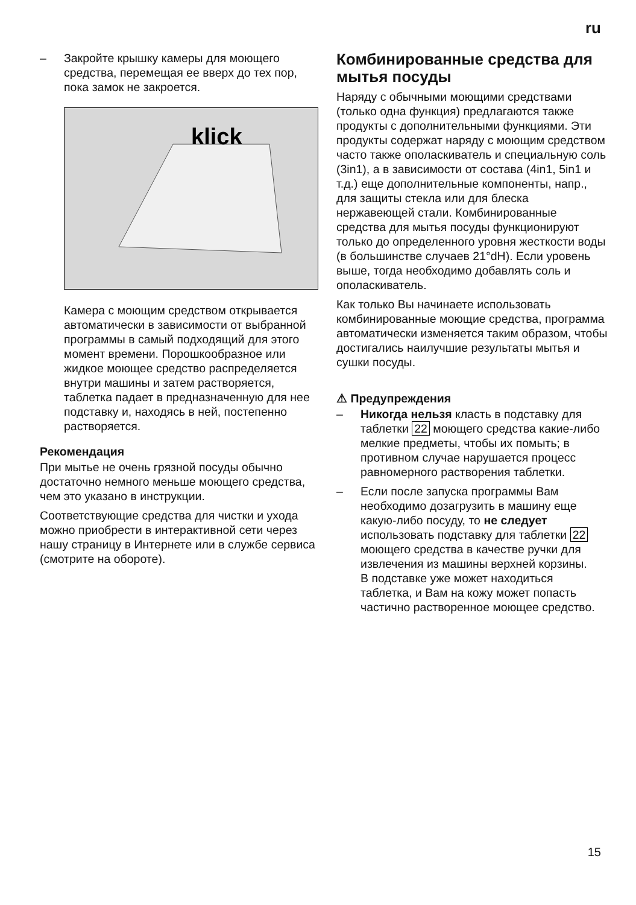ru
– Закройте крышку камеры для моющего средства, перемещая ее вверх до тех пор, пока замок не закроется.
klick
Камера с моющим средством открывается автоматически в зависимости от выбранной программы в самый подходящий для этого момент времени. Порошкообразное или жидкое моющее средство распределяется внутри машины и затем растворяется, таблетка падает в предназначенную для нее подставку и, находясь в ней, постепенно растворяется.
Рекомендация
При мытье не очень грязной посуды обычно достаточно немного меньше моющего средства, чем это указано в инструкции.
Соответствующие средства для чистки и ухода можно приобрести в интерактивной сети через нашу страницу в Интернете или в службе сервиса (смотрите на обороте).
Комбинированные средства для мытья посуды
Наряду с обычными моющими средствами (только одна функция) предлагаются также продукты с дополнительными функциями. Эти продукты содержат наряду с моющим средством часто также ополаскиватель и специальную соль (3in1), а в зависимости от состава (4in1, 5in1 и т.д.) еще дополнительные компоненты, напр., для защиты стекла или для блеска нержавеющей стали. Комбинированные средства для мытья посуды функционируют только до определенного уровня жесткости воды (в большинстве случаев 21°dH). Если уровень выше, тогда необходимо добавлять соль и ополаскиватель.
Как только Вы начинаете использовать комбинированные моющие средства, программа автоматически изменяется таким образом, чтобы достигались наилучшие результаты мытья и сушки посуды.
⚠ Предупреждения
– Никогда нельзя класть в подставку для таблетки 22 моющего средства какие-либо мелкие предметы, чтобы их помыть; в противном случае нарушается процесс равномерного растворения таблетки.
– Если после запуска программы Вам необходимо дозагрузить в машину еще какую-либо посуду, то не следует использовать подставку для таблетки 22 моющего средства в качестве ручки для извлечения из машины верхней корзины.
В подставке уже может находиться таблетка, и Вам на кожу может попасть частично растворенное моющее средство.
15